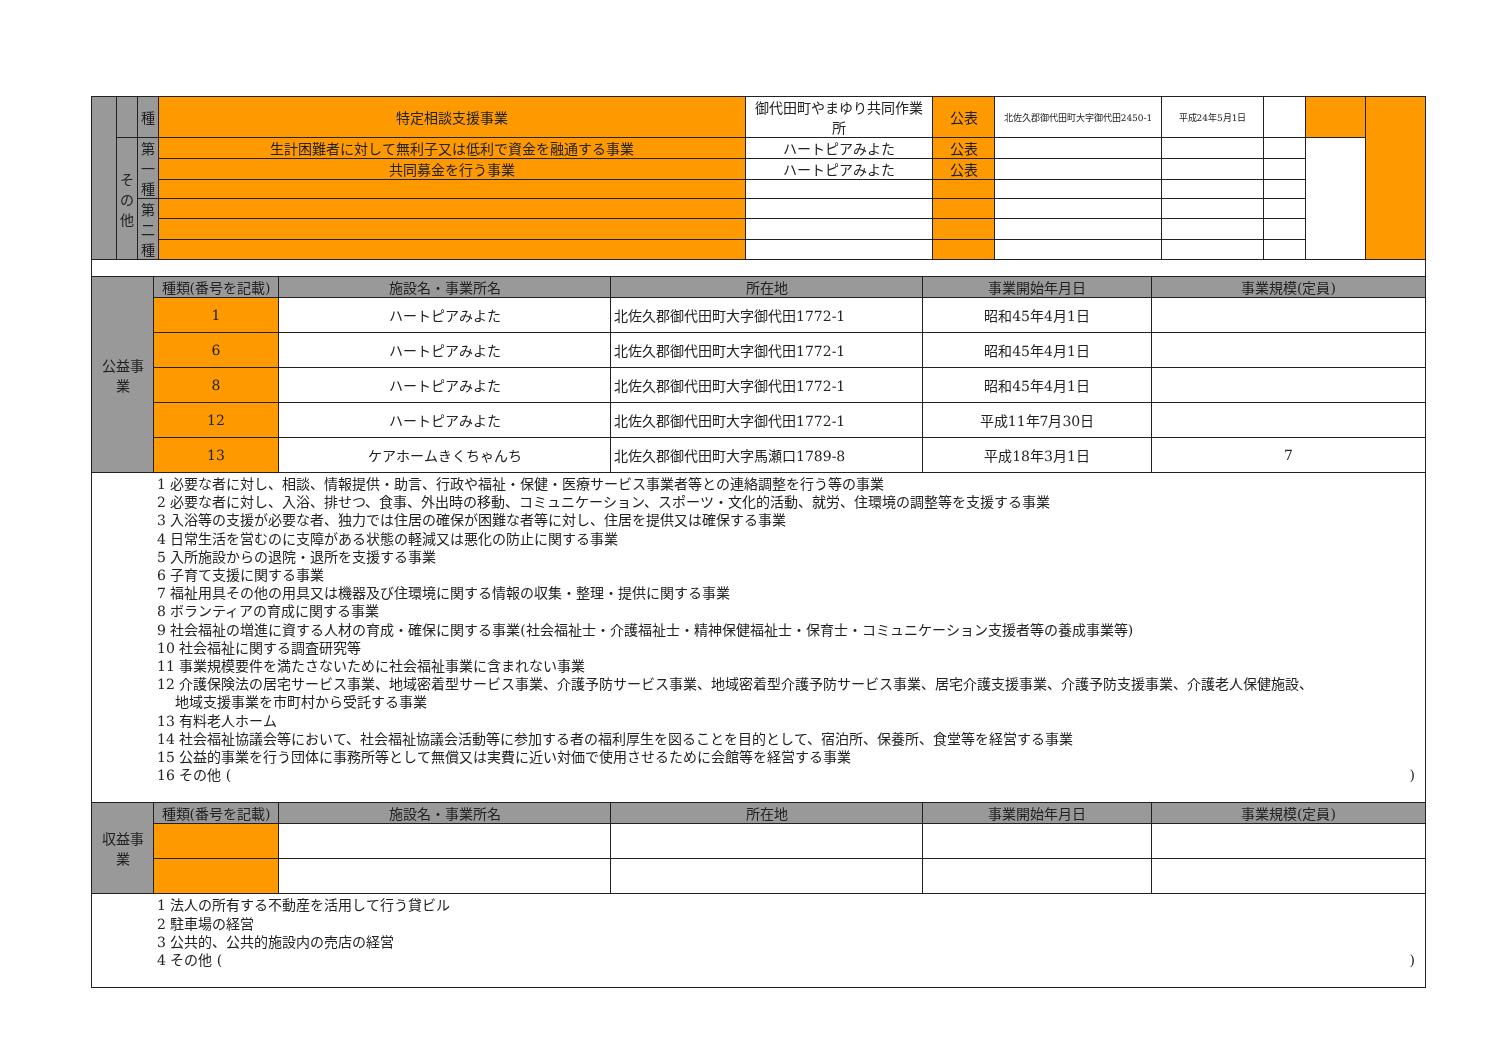| | | 種 | 特定相談支援事業 | 御代田町やまゆり共同作業所 | 公表 | 北佐久郡御代田町大字御代田2450-1 | 平成24年5月1日 | | | |
| | その他 | 第一種 | 生計困難者に対して無利子又は低利で資金を融通する事業 | ハートピアみよた | 公表 | | | | | |
| | | | 共同募金を行う事業 | ハートピアみよた | 公表 | | | | | |
| | | 第二種 | | | | | | | | |
| 公益事業 | 種類(番号を記載) | 施設名・事業所名 | 所在地 | 事業開始年月日 | 事業規模(定員) |
| | 1 | ハートピアみよた | 北佐久郡御代田町大字御代田1772-1 | 昭和45年4月1日 | |
| | 6 | ハートピアみよた | 北佐久郡御代田町大字御代田1772-1 | 昭和45年4月1日 | |
| | 8 | ハートピアみよた | 北佐久郡御代田町大字御代田1772-1 | 昭和45年4月1日 | |
| | 12 | ハートピアみよた | 北佐久郡御代田町大字御代田1772-1 | 平成11年7月30日 | |
| | 13 | ケアホームきくちゃんち | 北佐久郡御代田町大字馬瀬口1789-8 | 平成18年3月1日 | 7 |
1 必要な者に対し、相談、情報提供・助言、行政や福祉・保健・医療サービス事業者等との連絡調整を行う等の事業
2 必要な者に対し、入浴、排せつ、食事、外出時の移動、コミュニケーション、スポーツ・文化的活動、就労、住環境の調整等を支援する事業
3 入浴等の支援が必要な者、独力では住居の確保が困難な者等に対し、住居を提供又は確保する事業
4 日常生活を営むのに支障がある状態の軽減又は悪化の防止に関する事業
5 入所施設からの退院・退所を支援する事業
6 子育て支援に関する事業
7 福祉用具その他の用具又は機器及び住環境に関する情報の収集・整理・提供に関する事業
8 ボランティアの育成に関する事業
9 社会福祉の増進に資する人材の育成・確保に関する事業(社会福祉士・介護福祉士・精神保健福祉士・保育士・コミュニケーション支援者等の養成事業等)
10 社会福祉に関する調査研究等
11 事業規模要件を満たさないために社会福祉事業に含まれない事業
12 介護保険法の居宅サービス事業、地域密着型サービス事業、介護予防サービス事業、地域密着型介護予防サービス事業、居宅介護支援事業、介護予防支援事業、介護老人保健施設、
地域支援事業を市町村から受託する事業
13 有料老人ホーム
14 社会福祉協議会等において、社会福祉協議会活動等に参加する者の福利厚生を図ることを目的として、宿泊所、保養所、食堂等を経営する事業
15 公益的事業を行う団体に事務所等として無償又は実費に近い対価で使用させるために会館等を経営する事業
16 その他 ()
| 収益事業 | 種類(番号を記載) | 施設名・事業所名 | 所在地 | 事業開始年月日 | 事業規模(定員) |
1 法人の所有する不動産を活用して行う貸ビル
2 駐車場の経営
3 公共的、公共的施設内の売店の経営
4 その他 ()